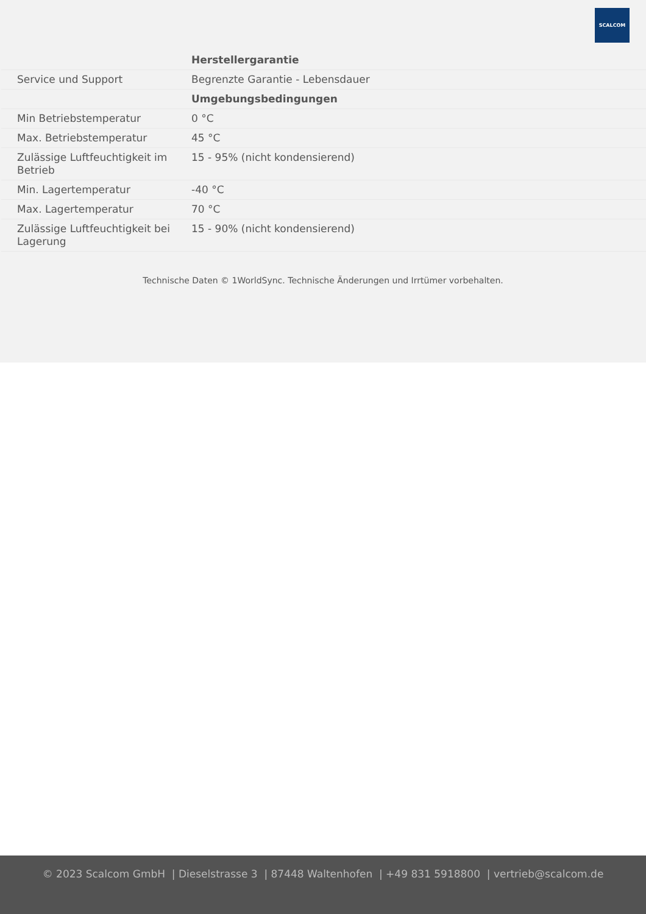SCALCOM
| | Herstellergarantie |
| Service und Support | Begrenzte Garantie - Lebensdauer |
| | Umgebungsbedingungen |
| Min Betriebstemperatur | 0 °C |
| Max. Betriebstemperatur | 45 °C |
| Zulässige Luftfeuchtigkeit im Betrieb | 15 - 95% (nicht kondensierend) |
| Min. Lagertemperatur | -40 °C |
| Max. Lagertemperatur | 70 °C |
| Zulässige Luftfeuchtigkeit bei Lagerung | 15 - 90% (nicht kondensierend) |
Technische Daten © 1WorldSync. Technische Änderungen und Irrtümer vorbehalten.
© 2023 Scalcom GmbH | Dieselstrasse 3 | 87448 Waltenhofen | +49 831 5918800 | vertrieb@scalcom.de